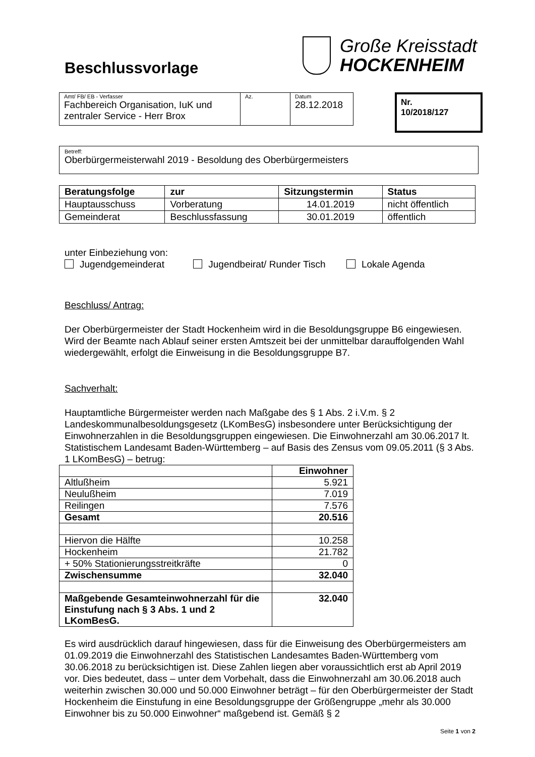Beschlussvorlage
Große Kreisstadt
HOCKENHEIM
| Amt/ FB/ EB - Verfasser Fachbereich Organisation, IuK und zentraler Service - Herr Brox | Az. | Datum 28.12.2018 |
Nr.
10/2018/127
Betreff:
Oberbürgermeisterwahl 2019 - Besoldung des Oberbürgermeisters
| Beratungsfolge | zur | Sitzungstermin | Status |
| --- | --- | --- | --- |
| Hauptausschuss | Vorberatung | 14.01.2019 | nicht öffentlich |
| Gemeinderat | Beschlussfassung | 30.01.2019 | öffentlich |
unter Einbeziehung von:
Jugendgemeinderat Jugendbeirat/ Runder Tisch Lokale Agenda
Beschluss/ Antrag:
Der Oberbürgermeister der Stadt Hockenheim wird in die Besoldungsgruppe B6 eingewiesen. Wird der Beamte nach Ablauf seiner ersten Amtszeit bei der unmittelbar darauffolgenden Wahl wiedergewählt, erfolgt die Einweisung in die Besoldungsgruppe B7.
Sachverhalt:
Hauptamtliche Bürgermeister werden nach Maßgabe des § 1 Abs. 2 i.V.m. § 2 Landeskommunalbesoldungsgesetz (LKomBesG) insbesondere unter Berücksichtigung der Einwohnerzahlen in die Besoldungsgruppen eingewiesen. Die Einwohnerzahl am 30.06.2017 lt. Statistischem Landesamt Baden-Württemberg – auf Basis des Zensus vom 09.05.2011 (§ 3 Abs. 1 LKomBesG) – betrug:
| | Einwohner |
| --- | --- |
| Altlußheim | 5.921 |
| Neulußheim | 7.019 |
| Reilingen | 7.576 |
| Gesamt | 20.516 |
| Hiervon die Hälfte | 10.258 |
| Hockenheim | 21.782 |
| + 50% Stationierungsstreitkräfte | 0 |
| Zwischensumme | 32.040 |
| Maßgebende Gesamteinwohnerzahl für die Einstufung nach § 3 Abs. 1 und 2 LKomBesG. | 32.040 |
Es wird ausdrücklich darauf hingewiesen, dass für die Einweisung des Oberbürgermeisters am 01.09.2019 die Einwohnerzahl des Statistischen Landesamtes Baden-Württemberg vom 30.06.2018 zu berücksichtigen ist. Diese Zahlen liegen aber voraussichtlich erst ab April 2019 vor. Dies bedeutet, dass – unter dem Vorbehalt, dass die Einwohnerzahl am 30.06.2018 auch weiterhin zwischen 30.000 und 50.000 Einwohner beträgt – für den Oberbürgermeister der Stadt Hockenheim die Einstufung in eine Besoldungsgruppe der Größengruppe „mehr als 30.000 Einwohner bis zu 50.000 Einwohner“ maßgebend ist. Gemäß § 2
Seite 1 von 2